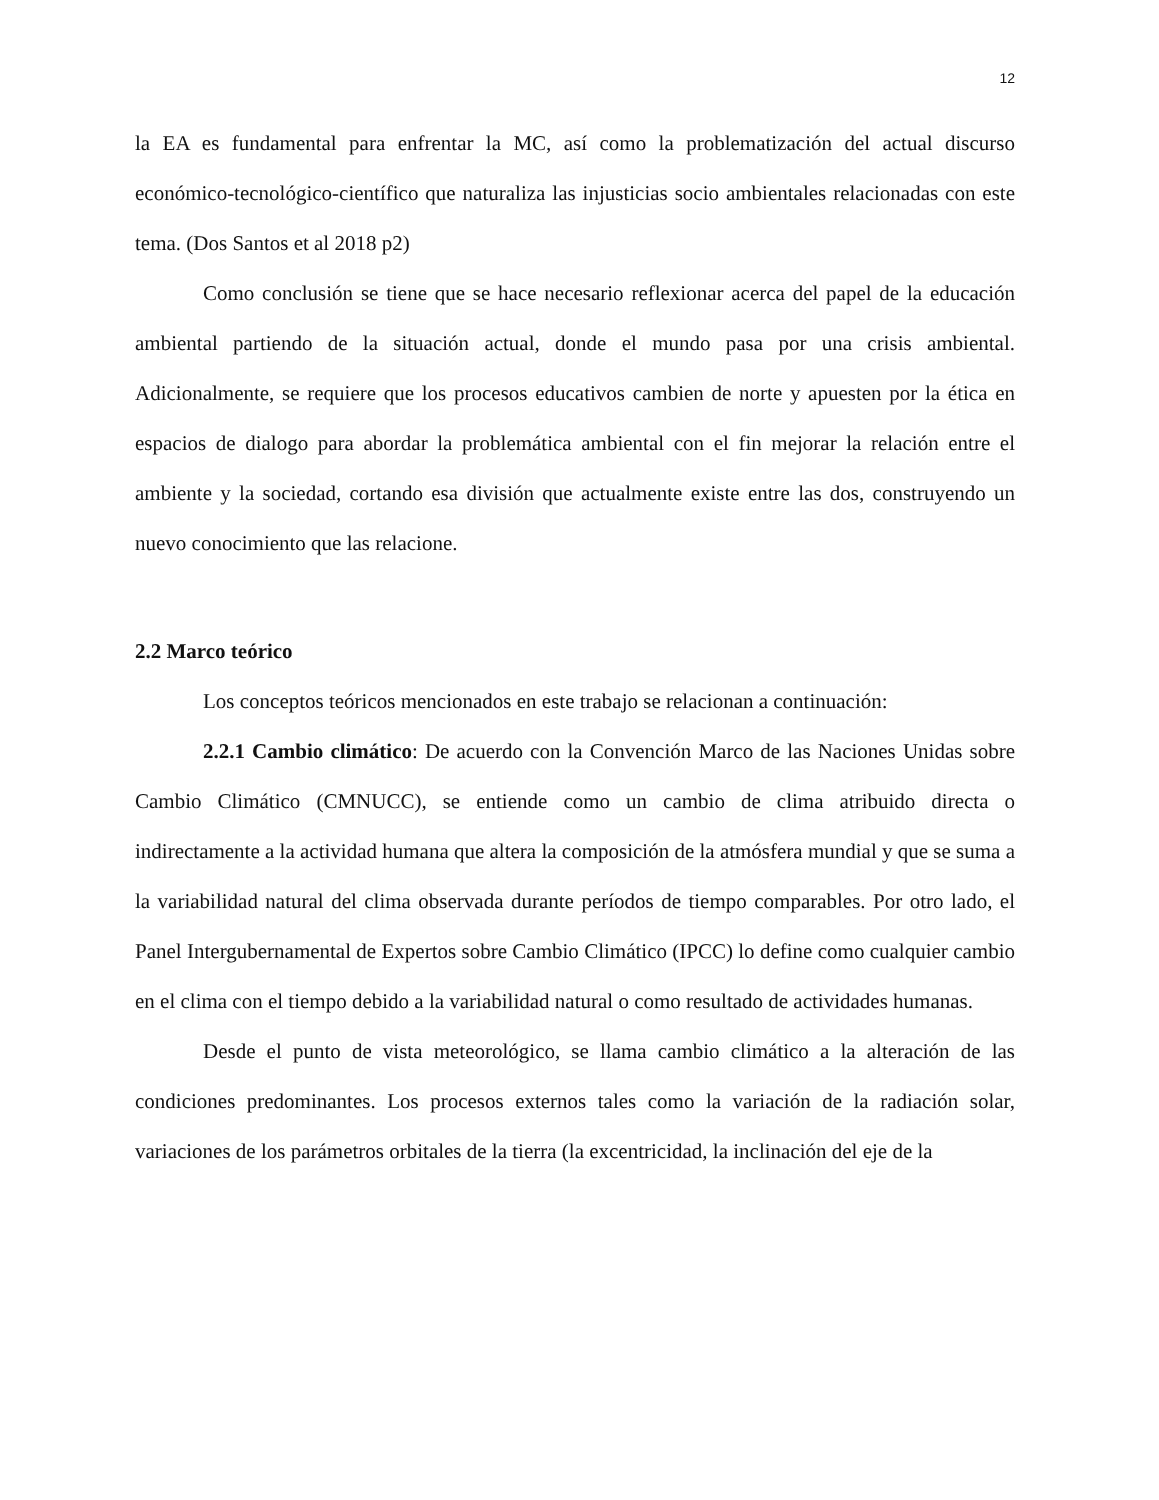12
la EA es fundamental para enfrentar la MC, así como la problematización del actual discurso económico-tecnológico-científico que naturaliza las injusticias socio ambientales relacionadas con este tema. (Dos Santos et al 2018 p2)
Como conclusión se tiene que se hace necesario reflexionar acerca del papel de la educación ambiental partiendo de la situación actual, donde el mundo pasa por una crisis ambiental. Adicionalmente, se requiere que los procesos educativos cambien de norte y apuesten por la ética en espacios de dialogo para abordar la problemática ambiental con el fin mejorar la relación entre el ambiente y la sociedad, cortando esa división que actualmente existe entre las dos, construyendo un nuevo conocimiento que las relacione.
2.2 Marco teórico
Los conceptos teóricos mencionados en este trabajo se relacionan a continuación:
2.2.1 Cambio climático: De acuerdo con la Convención Marco de las Naciones Unidas sobre Cambio Climático (CMNUCC), se entiende como un cambio de clima atribuido directa o indirectamente a la actividad humana que altera la composición de la atmósfera mundial y que se suma a la variabilidad natural del clima observada durante períodos de tiempo comparables. Por otro lado, el Panel Intergubernamental de Expertos sobre Cambio Climático (IPCC) lo define como cualquier cambio en el clima con el tiempo debido a la variabilidad natural o como resultado de actividades humanas.
Desde el punto de vista meteorológico, se llama cambio climático a la alteración de las condiciones predominantes. Los procesos externos tales como la variación de la radiación solar, variaciones de los parámetros orbitales de la tierra (la excentricidad, la inclinación del eje de la